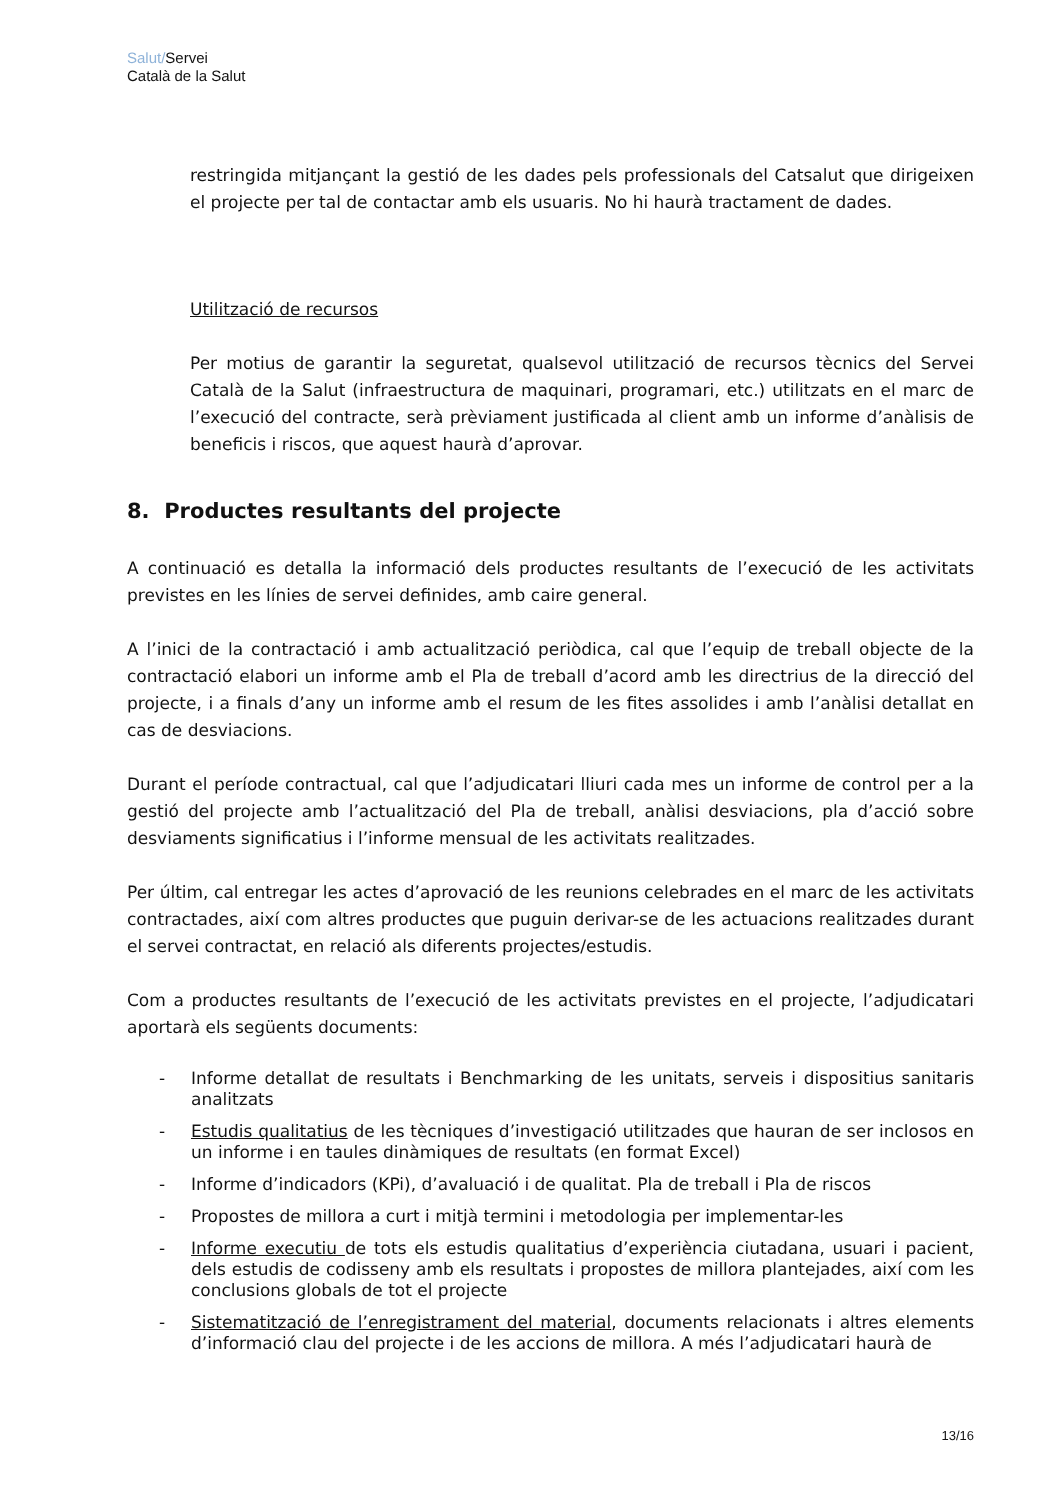Salut/Servei
Català de la Salut
restringida mitjançant la gestió de les dades pels professionals del Catsalut que dirigeixen el projecte per tal de contactar amb els usuaris. No hi haurà tractament de dades.
Utilització de recursos
Per motius de garantir la seguretat, qualsevol utilització de recursos tècnics del Servei Català de la Salut (infraestructura de maquinari, programari, etc.) utilitzats en el marc de l’execució del contracte, serà prèviament justificada al client amb un informe d’anàlisis de beneficis i riscos, que aquest haurà d’aprovar.
8. Productes resultants del projecte
A continuació es detalla la informació dels productes resultants de l’execució de les activitats previstes en les línies de servei definides, amb caire general.
A l’inici de la contractació i amb actualització periòdica, cal que l’equip de treball objecte de la contractació elabori un informe amb el Pla de treball d’acord amb les directrius de la direcció del projecte, i a finals d’any un informe amb el resum de les fites assolides i amb l’anàlisi detallat en cas de desviacions.
Durant el període contractual, cal que l’adjudicatari lliuri cada mes un informe de control per a la gestió del projecte amb l’actualització del Pla de treball, anàlisi desviacions, pla d’acció sobre desviaments significatius i l’informe mensual de les activitats realitzades.
Per últim, cal entregar les actes d’aprovació de les reunions celebrades en el marc de les activitats contractades, així com altres productes que puguin derivar-se de les actuacions realitzades durant el servei contractat, en relació als diferents projectes/estudis.
Com a productes resultants de l’execució de les activitats previstes en el projecte, l’adjudicatari aportarà els següents documents:
- Informe detallat de resultats i Benchmarking de les unitats, serveis i dispositius sanitaris analitzats
- Estudis qualitatius de les tècniques d’investigació utilitzades que hauran de ser inclosos en un informe i en taules dinàmiques de resultats (en format Excel)
- Informe d’indicadors (KPi), d’avaluació i de qualitat. Pla de treball i Pla de riscos
- Propostes de millora a curt i mitjà termini i metodologia per implementar-les
- Informe executiu de tots els estudis qualitatius d’experiència ciutadana, usuari i pacient, dels estudis de codisseny amb els resultats i propostes de millora plantejades, així com les conclusions globals de tot el projecte
- Sistematització de l’enregistrament del material, documents relacionats i altres elements d’informació clau del projecte i de les accions de millora. A més l’adjudicatari haurà de
13/16